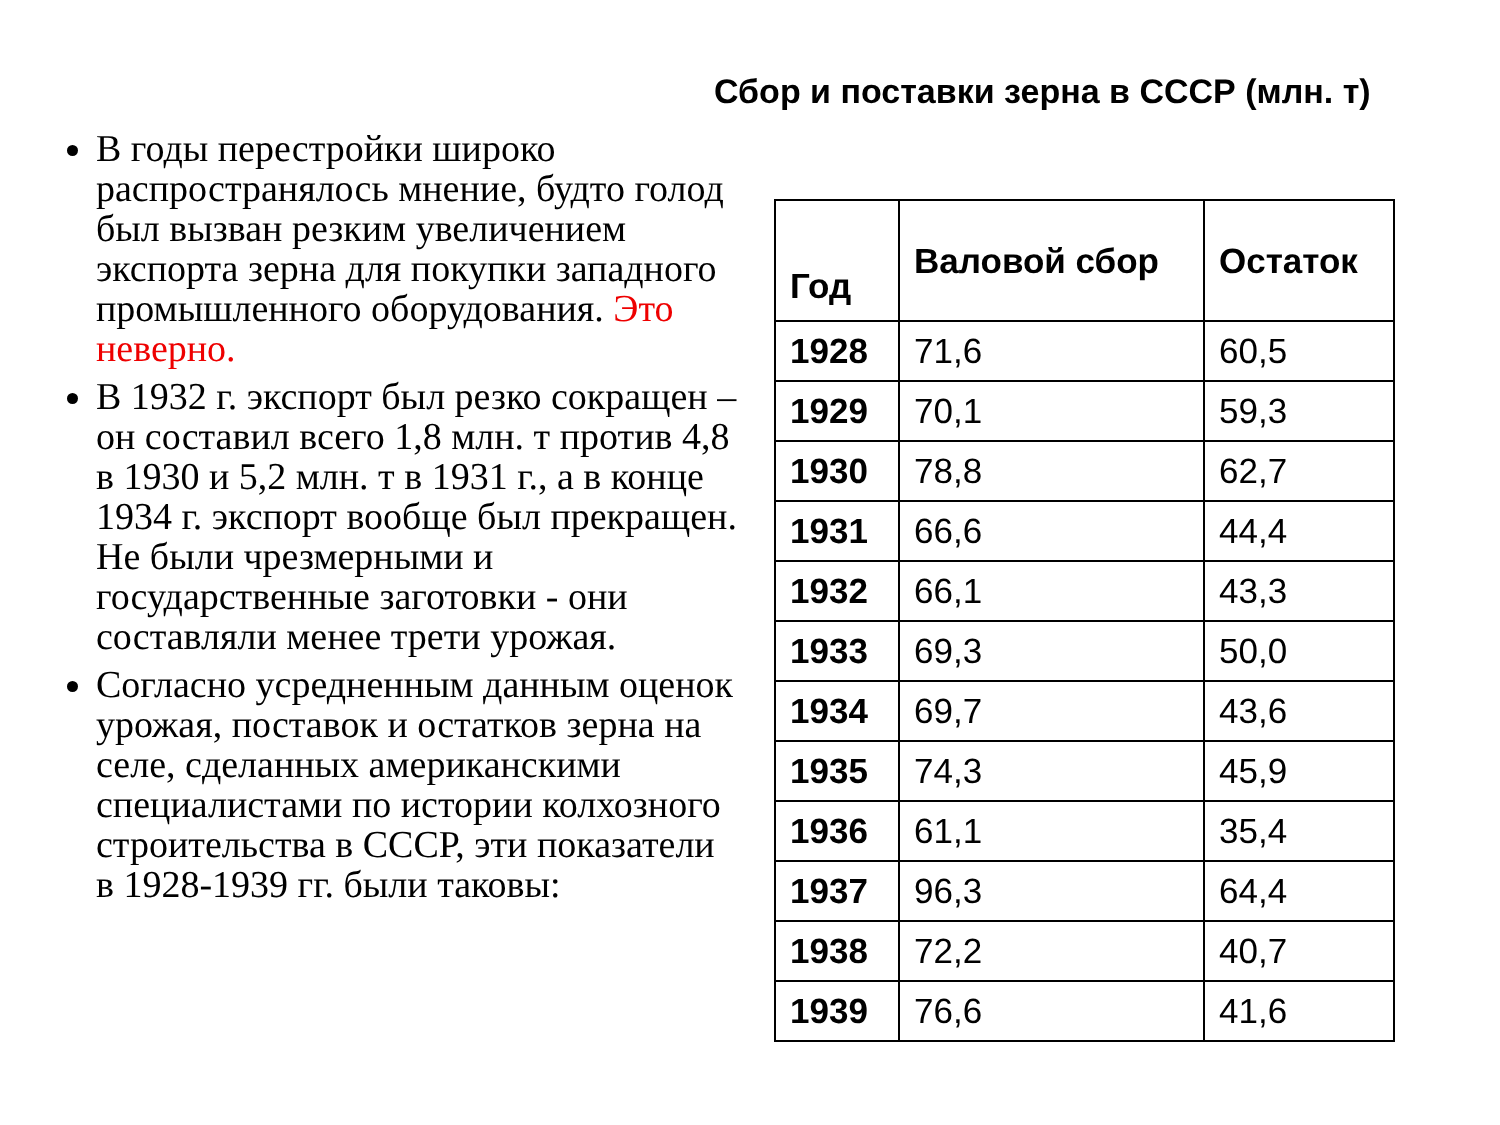Сбор и поставки зерна в СССР (млн. т)
В годы перестройки широко распространялось мнение, будто голод был вызван резким увеличением экспорта зерна для покупки западного промышленного оборудования. Это неверно.
В 1932 г. экспорт был резко сокращен – он составил всего 1,8 млн. т против 4,8 в 1930 и 5,2 млн. т в 1931 г., а в конце 1934 г. экспорт вообще был прекращен. Не были чрезмерными и государственные заготовки - они составляли менее трети урожая.
Согласно усредненным данным оценок урожая, поставок и остатков зерна на селе, сделанных американскими специалистами по истории колхозного строительства в СССР, эти показатели в 1928-1939 гг. были таковы:
| Год | Валовой сбор | Остаток |
| --- | --- | --- |
| 1928 | 71,6 | 60,5 |
| 1929 | 70,1 | 59,3 |
| 1930 | 78,8 | 62,7 |
| 1931 | 66,6 | 44,4 |
| 1932 | 66,1 | 43,3 |
| 1933 | 69,3 | 50,0 |
| 1934 | 69,7 | 43,6 |
| 1935 | 74,3 | 45,9 |
| 1936 | 61,1 | 35,4 |
| 1937 | 96,3 | 64,4 |
| 1938 | 72,2 | 40,7 |
| 1939 | 76,6 | 41,6 |